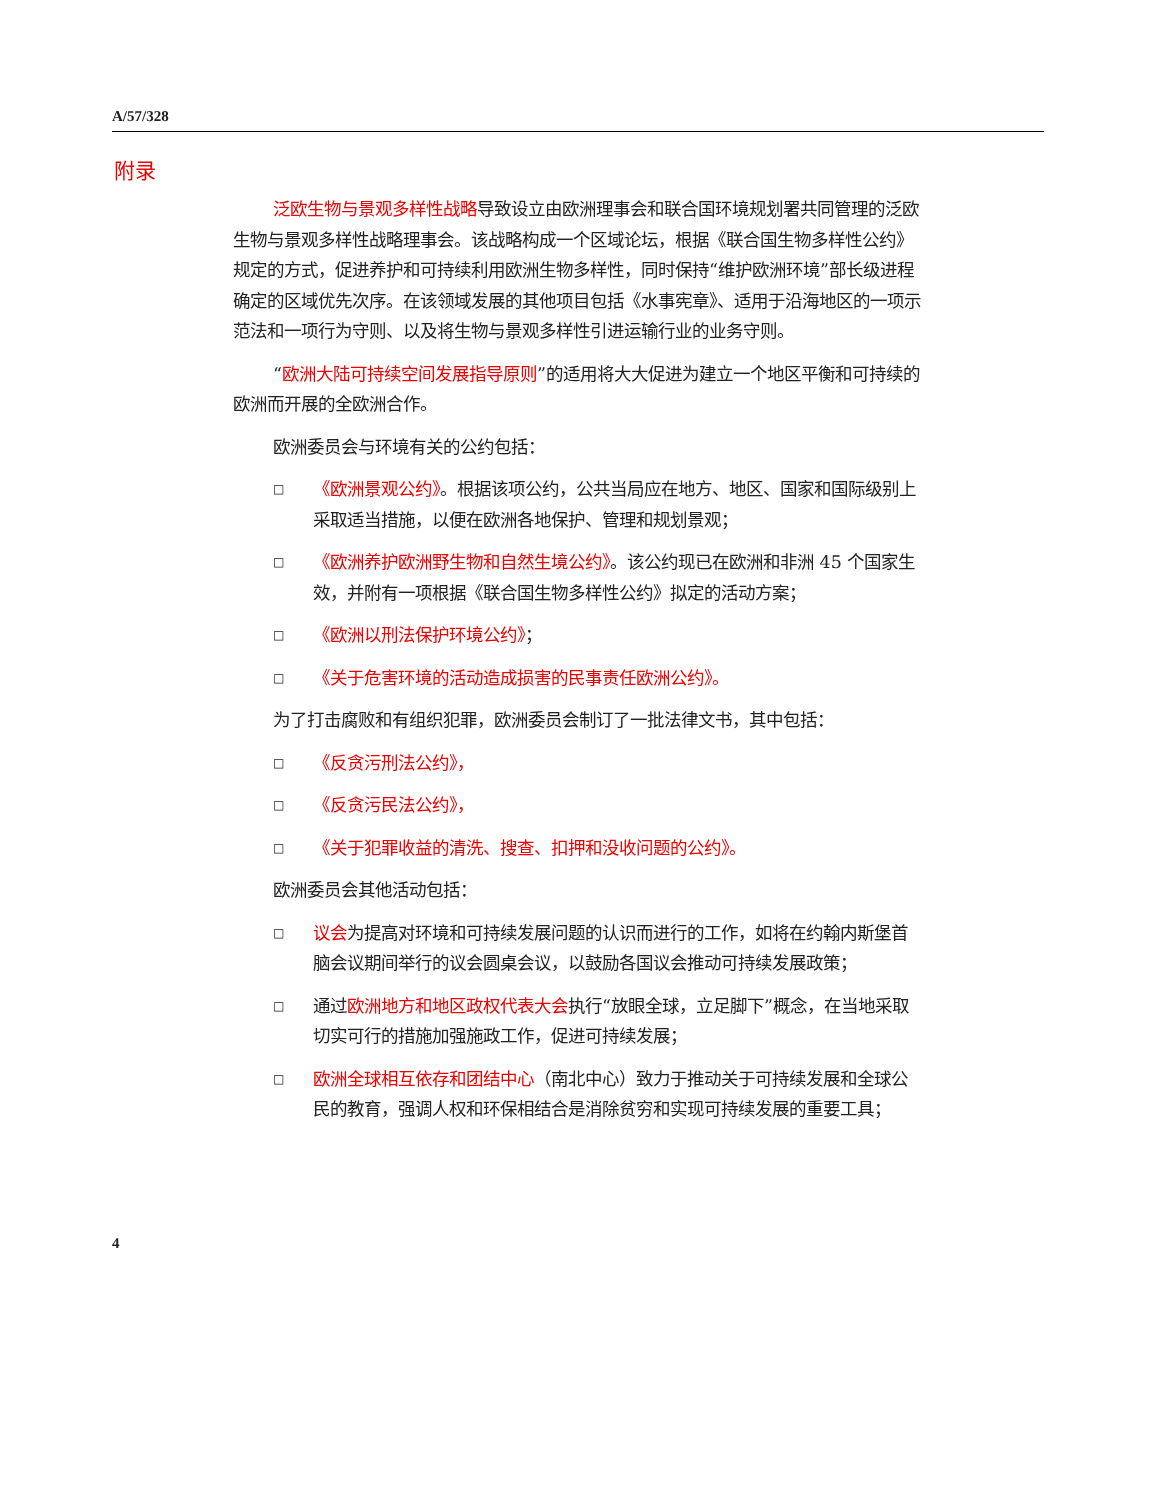A/57/328
附录
泛欧生物与景观多样性战略导致设立由欧洲理事会和联合国环境规划署共同管理的泛欧生物与景观多样性战略理事会。该战略构成一个区域论坛，根据《联合国生物多样性公约》规定的方式，促进养护和可持续利用欧洲生物多样性，同时保持“维护欧洲环境”部长级进程确定的区域优先次序。在该领域发展的其他项目包括《水事宪章》、适用于沿海地区的一项示范法和一项行为守则、以及将生物与景观多样性引进运输行业的业务守则。
“欧洲大陆可持续空间发展指导原则”的适用将大大促进为建立一个地区平衡和可持续的欧洲而开展的全欧洲合作。
欧洲委员会与环境有关的公约包括：
□ 《欧洲景观公约》。根据该项公约，公共当局应在地方、地区、国家和国际级别上采取适当措施，以便在欧洲各地保护、管理和规划景观；
□ 《欧洲养护欧洲野生物和自然生境公约》。该公约现已在欧洲和非洲 45 个国家生效，并附有一项根据《联合国生物多样性公约》拟定的活动方案；
□ 《欧洲以刑法保护环境公约》；
□ 《关于危害环境的活动造成损害的民事责任欧洲公约》。
为了打击腐败和有组织犯罪，欧洲委员会制订了一批法律文书，其中包括：
□ 《反贪污刑法公约》，
□ 《反贪污民法公约》，
□ 《关于犯罪收益的清洗、搜查、扣押和没收问题的公约》。
欧洲委员会其他活动包括：
□ 议会为提高对环境和可持续发展问题的认识而进行的工作，如将在约翰内斯堡首脑会议期间举行的议会圆桌会议，以鼓励各国议会推动可持续发展政策；
□ 通过欧洲地方和地区政权代表大会执行“放眼全球，立足脚下”概念，在当地采取切实可行的措施加强施政工作，促进可持续发展；
□ 欧洲全球相互依存和团结中心（南北中心）致力于推动关于可持续发展和全球公民的教育，强调人权和环保相结合是消除贫穷和实现可持续发展的重要工具；
4